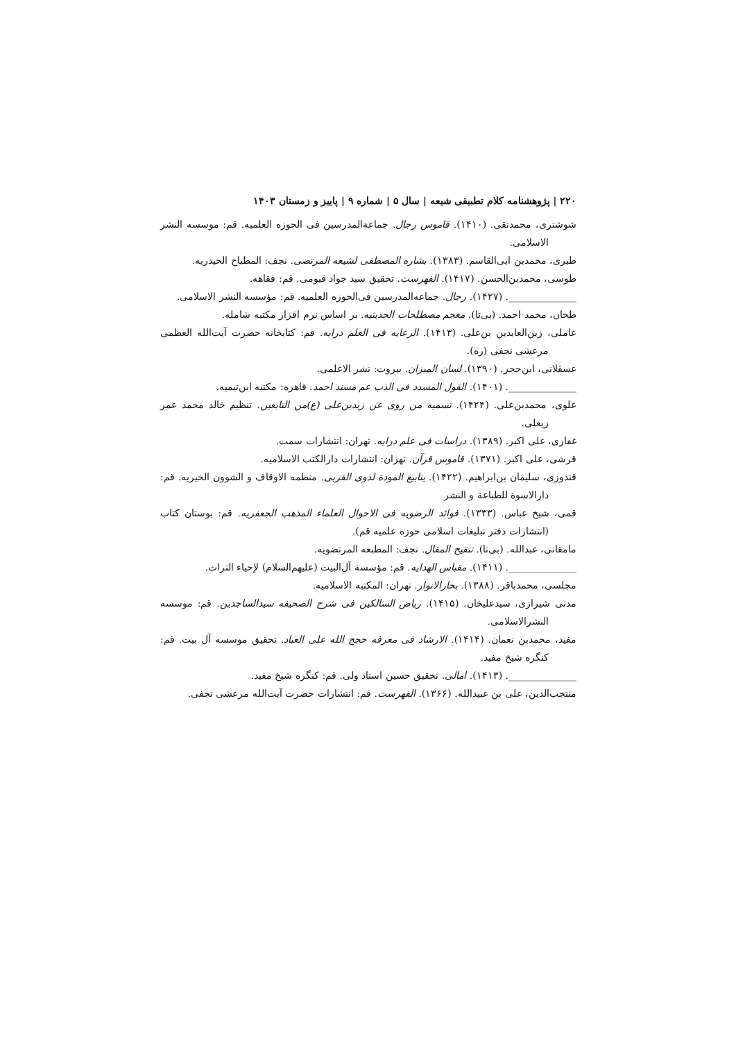۲۲۰ | پژوهشنامه کلام تطبیقی شیعه | سال ۵ | شماره ۹ | پاییز و زمستان ۱۴۰۳
شوشتری، محمدتقی. (۱۴۱۰). قاموس رجال. جماعةالمدرسین فی الحوزه العلمیه. قم: موسسه النشر الاسلامی.
طبری، محمدبن ابی‌القاسم. (۱۳۸۳). بشاره المصطفی لشیعه المرتضی. نجف: المطباح الحیدریه.
طوسی، محمدبن‌الحسن. (۱۴۱۷). الفهرست. تحقیق سید جواد قیومی. قم: فقاهه.
______________. (۱۴۲۷). رجال. جماعه‌المدرسین فی‌الحوزه العلمیه. قم: مؤسسه النشر الاسلامی.
طحان، محمد احمد. (بی‌تا). معجم مصطلحات الحدیثیه. بر اساس نرم افزار مکتبه شامله.
عاملی، زین‌العابدین بن‌علی. (۱۴۱۳). الرعایه فی العلم درایه. قم: کتابخانه حضرت آیت‌الله العظمی مرعشی نجفی (ره).
عسقلانی، ابن‌حجر. (۱۳۹۰). لسان المیزان. بیروت: نشر الاعلمی.
______________. (۱۴۰۱). القول المسدد فی الذب عم مسند احمد. قاهره: مکتبه ابن‌تیمیه.
علوی، محمدبن‌علی. (۱۴۲۴). تسمیه من روی عن زیدبن‌علی (ع)من التابعین. تنظیم خالد محمد عمر زیعلی.
غفاری، علی اکبر. (۱۳۸۹). دراسات فی علم درایه. تهران: انتشارات سمت.
قرشی، علی اکبر. (۱۳۷۱). قاموس قرآن. تهران: انتشارات دارالکتب الاسلامیه.
قندوزی، سلیمان بن‌ابراهیم. (۱۴۲۲). ینابیع المودة لذوی القربی. منظمه الاوقاف و الشوون الخیریه. قم: دارالاسوة للطباعة و النشر
قمی، شیخ عباس. (۱۳۳۳). فوائد الرضویه فی الاحوال العلماء المذهب الجعفریه. قم: بوستان کتاب (انتشارات دفتر تبلیغات اسلامی حوزه علمیه قم).
مامقانی، عبدالله. (بی‌تا). تنقیح المقال. نجف: المطبعه المرتضویه.
______________. (۱۴۱۱). مقباس الهدایه. قم: مؤسسة آل‌البیت (علیهم‌السلام) لإحیاء التراث.
مجلسی، محمدباقر. (۱۳۸۸). بحارالانوار. تهران: المکتبه الاسلامیه.
مدنی شیرازی، سیدعلیخان. (۱۴۱۵). ریاض السالکین فی شرح الصحیفه سیدالساجدین. قم: موسسه النشرالاسلامی.
مفید، محمدبن نعمان. (۱۴۱۴). الارشاد فی معرفه حجج الله علی العباد. تحقیق موسسه آل بیت. قم: کنگره شیخ مفید.
______________. (۱۴۱۳). امالی. تحقیق حسین استاد ولی. قم: کنگره شیخ مفید.
منتجب‌الدین، علی بن عبیدالله. (۱۳۶۶). الفهرست. قم: انتشارات حضرت آیت‌الله مرعشی نجفی.